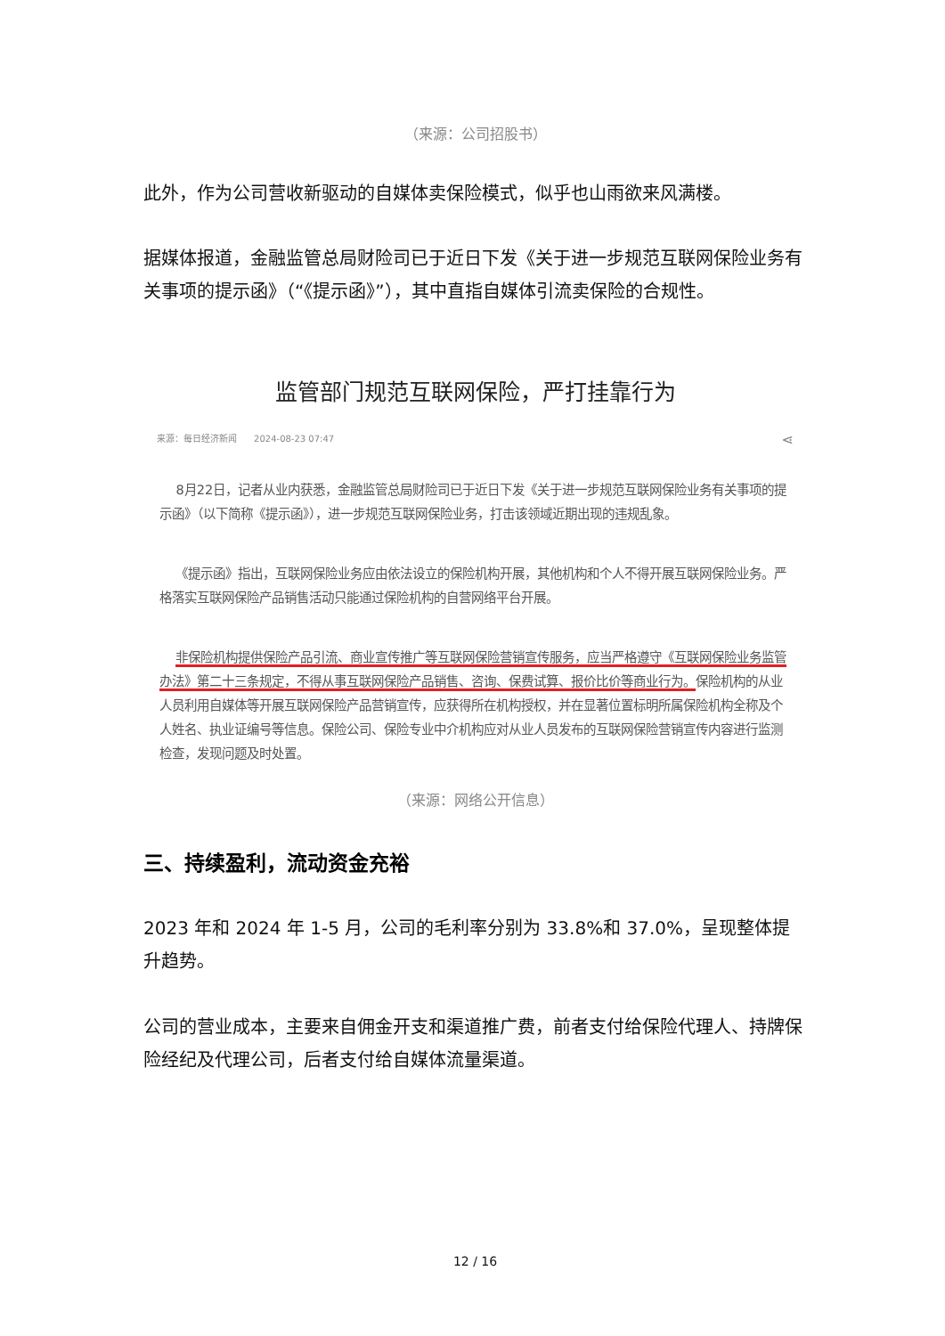（来源：公司招股书）
此外，作为公司营收新驱动的自媒体卖保险模式，似乎也山雨欲来风满楼。
据媒体报道，金融监管总局财险司已于近日下发《关于进一步规范互联网保险业务有关事项的提示函》（“《提示函》”），其中直指自媒体引流卖保险的合规性。
监管部门规范互联网保险，严打挂靠行为
来源：每日经济新闻 2024-08-23 07:47 ⋖
8月22日，记者从业内获悉，金融监管总局财险司已于近日下发《关于进一步规范互联网保险业务有关事项的提示函》（以下简称《提示函》），进一步规范互联网保险业务，打击该领域近期出现的违规乱象。
《提示函》指出，互联网保险业务应由依法设立的保险机构开展，其他机构和个人不得开展互联网保险业务。严格落实互联网保险产品销售活动只能通过保险机构的自营网络平台开展。
非保险机构提供保险产品引流、商业宣传推广等互联网保险营销宣传服务，应当严格遵守《互联网保险业务监管办法》第二十三条规定，不得从事互联网保险产品销售、咨询、保费试算、报价比价等商业行为。保险机构的从业人员利用自媒体等开展互联网保险产品营销宣传，应获得所在机构授权，并在显著位置标明所属保险机构全称及个人姓名、执业证编号等信息。保险公司、保险专业中介机构应对从业人员发布的互联网保险营销宣传内容进行监测检查，发现问题及时处置。
（来源：网络公开信息）
三、持续盈利，流动资金充裕
2023 年和 2024 年 1-5 月，公司的毛利率分别为 33.8%和 37.0%，呈现整体提升趋势。
公司的营业成本，主要来自佣金开支和渠道推广费，前者支付给保险代理人、持牌保险经纪及代理公司，后者支付给自媒体流量渠道。
12 / 16